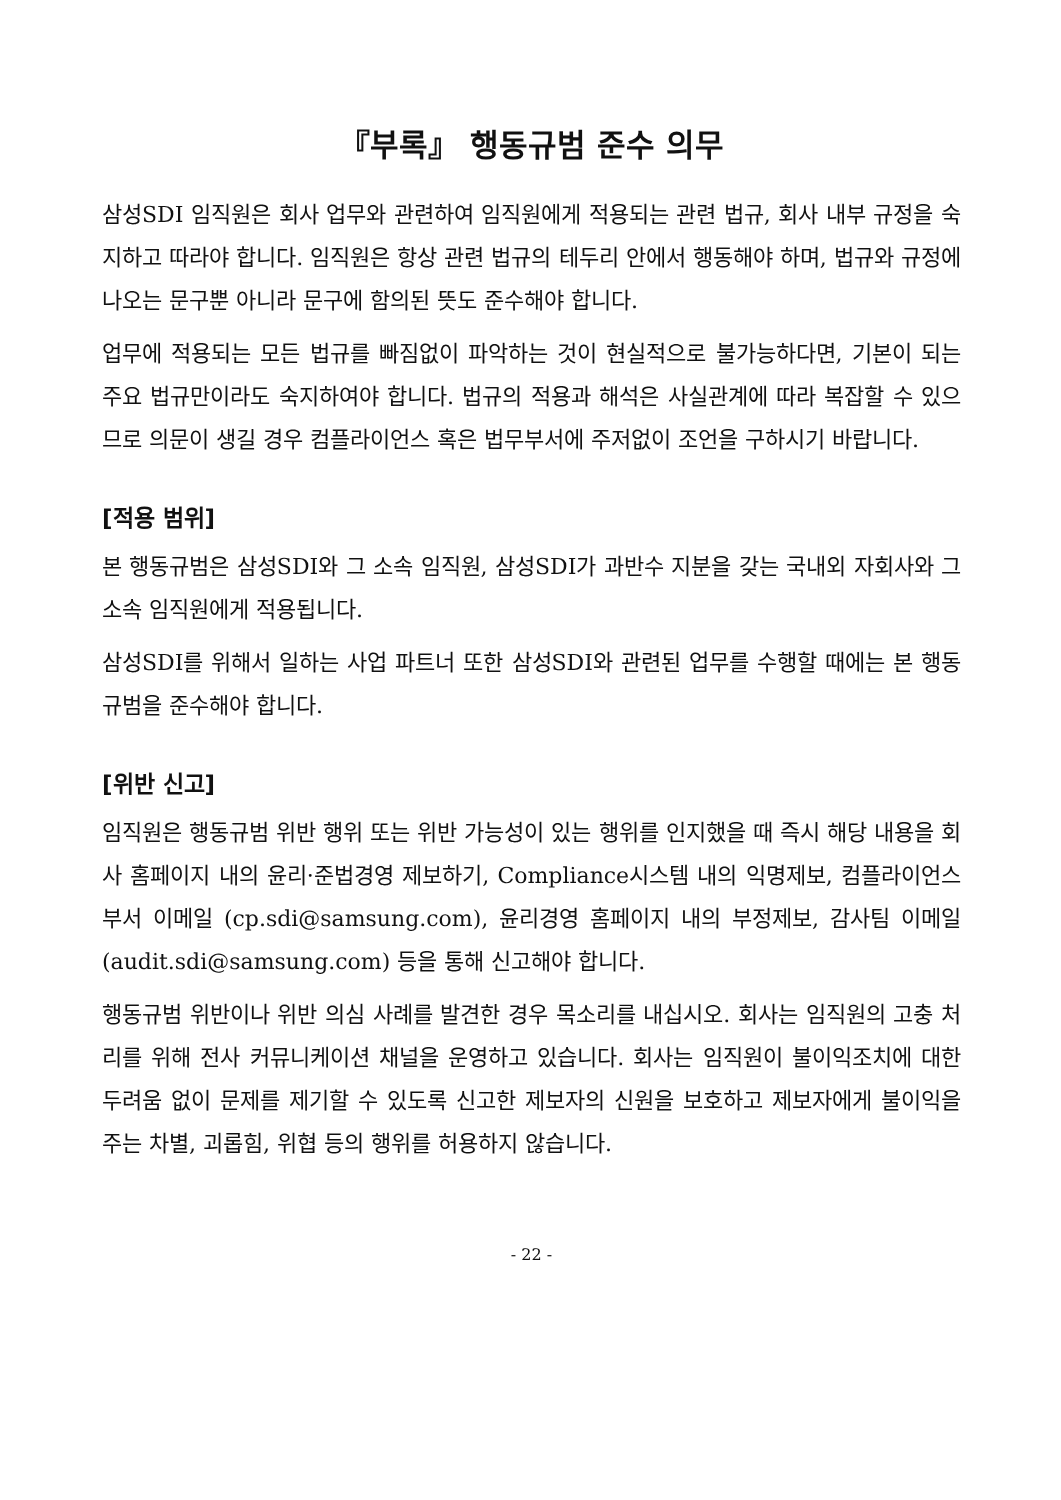『부록』 행동규범 준수 의무
삼성SDI 임직원은 회사 업무와 관련하여 임직원에게 적용되는 관련 법규, 회사 내부 규정을 숙지하고 따라야 합니다. 임직원은 항상 관련 법규의 테두리 안에서 행동해야 하며, 법규와 규정에 나오는 문구뿐 아니라 문구에 함의된 뜻도 준수해야 합니다.
업무에 적용되는 모든 법규를 빠짐없이 파악하는 것이 현실적으로 불가능하다면, 기본이 되는 주요 법규만이라도 숙지하여야 합니다. 법규의 적용과 해석은 사실관계에 따라 복잡할 수 있으므로 의문이 생길 경우 컴플라이언스 혹은 법무부서에 주저없이 조언을 구하시기 바랍니다.
[적용 범위]
본 행동규범은 삼성SDI와 그 소속 임직원, 삼성SDI가 과반수 지분을 갖는 국내외 자회사와 그 소속 임직원에게 적용됩니다.
삼성SDI를 위해서 일하는 사업 파트너 또한 삼성SDI와 관련된 업무를 수행할 때에는 본 행동규범을 준수해야 합니다.
[위반 신고]
임직원은 행동규범 위반 행위 또는 위반 가능성이 있는 행위를 인지했을 때 즉시 해당 내용을 회사 홈페이지 내의 윤리·준법경영 제보하기, Compliance시스템 내의 익명제보, 컴플라이언스 부서 이메일 (cp.sdi@samsung.com), 윤리경영 홈페이지 내의 부정제보, 감사팀 이메일 (audit.sdi@samsung.com) 등을 통해 신고해야 합니다.
행동규범 위반이나 위반 의심 사례를 발견한 경우 목소리를 내십시오. 회사는 임직원의 고충 처리를 위해 전사 커뮤니케이션 채널을 운영하고 있습니다. 회사는 임직원이 불이익조치에 대한 두려움 없이 문제를 제기할 수 있도록 신고한 제보자의 신원을 보호하고 제보자에게 불이익을 주는 차별, 괴롭힘, 위협 등의 행위를 허용하지 않습니다.
- 22 -